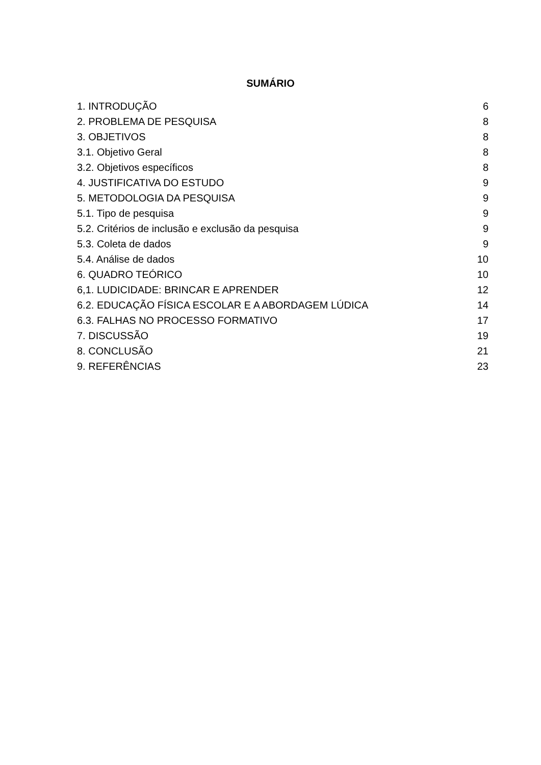SUMÁRIO
1. INTRODUÇÃO 6
2. PROBLEMA DE PESQUISA 8
3. OBJETIVOS 8
3.1. Objetivo Geral 8
3.2. Objetivos específicos 8
4. JUSTIFICATIVA DO ESTUDO 9
5. METODOLOGIA DA PESQUISA 9
5.1. Tipo de pesquisa 9
5.2. Critérios de inclusão e exclusão da pesquisa 9
5.3. Coleta de dados 9
5.4. Análise de dados 10
6. QUADRO TEÓRICO 10
6,1. LUDICIDADE: BRINCAR E APRENDER 12
6.2. EDUCAÇÃO FÍSICA ESCOLAR E A ABORDAGEM LÚDICA 14
6.3. FALHAS NO PROCESSO FORMATIVO 17
7. DISCUSSÃO 19
8. CONCLUSÃO 21
9. REFERÊNCIAS 23